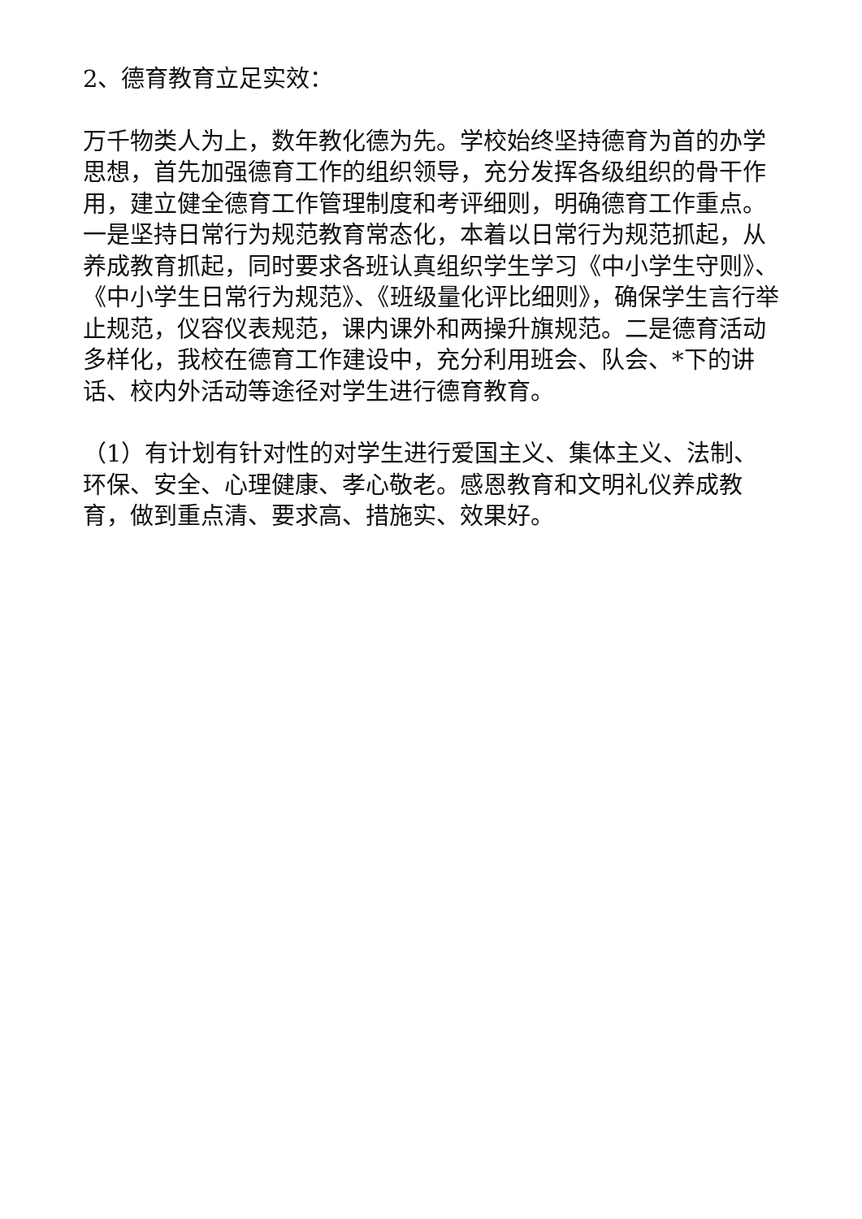2、德育教育立足实效：
万千物类人为上，数年教化德为先。学校始终坚持德育为首的办学思想，首先加强德育工作的组织领导，充分发挥各级组织的骨干作用，建立健全德育工作管理制度和考评细则，明确德育工作重点。一是坚持日常行为规范教育常态化，本着以日常行为规范抓起，从养成教育抓起，同时要求各班认真组织学生学习《中小学生守则》、《中小学生日常行为规范》、《班级量化评比细则》，确保学生言行举止规范，仪容仪表规范，课内课外和两操升旗规范。二是德育活动多样化，我校在德育工作建设中，充分利用班会、队会、*下的讲话、校内外活动等途径对学生进行德育教育。
（1）有计划有针对性的对学生进行爱国主义、集体主义、法制、环保、安全、心理健康、孝心敬老。感恩教育和文明礼仪养成教育，做到重点清、要求高、措施实、效果好。